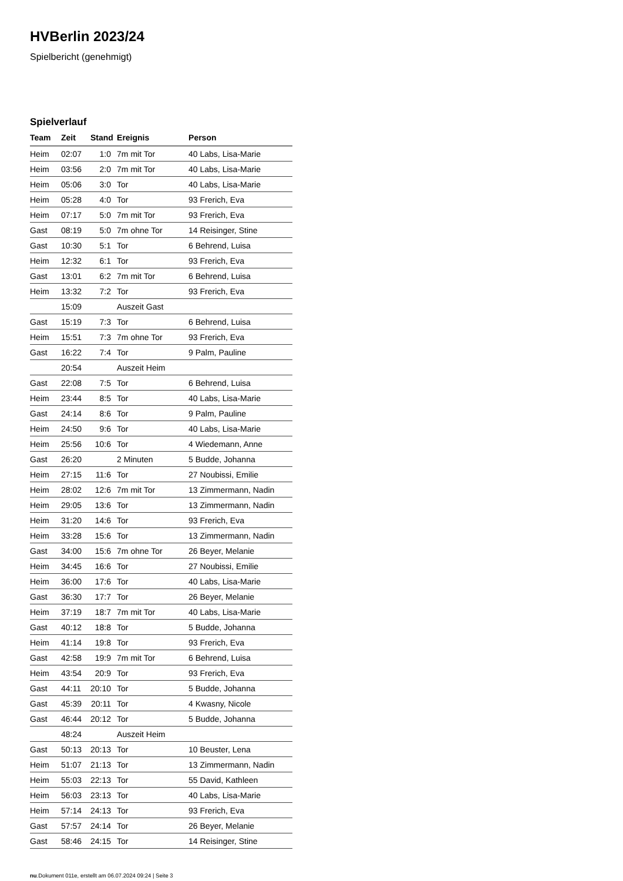HVBerlin 2023/24
Spielbericht (genehmigt)
Spielverlauf
| Team | Zeit | Stand | Ereignis | Person |
| --- | --- | --- | --- | --- |
| Heim | 02:07 | 1:0 | 7m mit Tor | 40 Labs, Lisa-Marie |
| Heim | 03:56 | 2:0 | 7m mit Tor | 40 Labs, Lisa-Marie |
| Heim | 05:06 | 3:0 | Tor | 40 Labs, Lisa-Marie |
| Heim | 05:28 | 4:0 | Tor | 93 Frerich, Eva |
| Heim | 07:17 | 5:0 | 7m mit Tor | 93 Frerich, Eva |
| Gast | 08:19 | 5:0 | 7m ohne Tor | 14 Reisinger, Stine |
| Gast | 10:30 | 5:1 | Tor | 6 Behrend, Luisa |
| Heim | 12:32 | 6:1 | Tor | 93 Frerich, Eva |
| Gast | 13:01 | 6:2 | 7m mit Tor | 6 Behrend, Luisa |
| Heim | 13:32 | 7:2 | Tor | 93 Frerich, Eva |
| | 15:09 | | Auszeit Gast | |
| Gast | 15:19 | 7:3 | Tor | 6 Behrend, Luisa |
| Heim | 15:51 | 7:3 | 7m ohne Tor | 93 Frerich, Eva |
| Gast | 16:22 | 7:4 | Tor | 9 Palm, Pauline |
| | 20:54 | | Auszeit Heim | |
| Gast | 22:08 | 7:5 | Tor | 6 Behrend, Luisa |
| Heim | 23:44 | 8:5 | Tor | 40 Labs, Lisa-Marie |
| Gast | 24:14 | 8:6 | Tor | 9 Palm, Pauline |
| Heim | 24:50 | 9:6 | Tor | 40 Labs, Lisa-Marie |
| Heim | 25:56 | 10:6 | Tor | 4 Wiedemann, Anne |
| Gast | 26:20 | | 2 Minuten | 5 Budde, Johanna |
| Heim | 27:15 | 11:6 | Tor | 27 Noubissi, Emilie |
| Heim | 28:02 | 12:6 | 7m mit Tor | 13 Zimmermann, Nadin |
| Heim | 29:05 | 13:6 | Tor | 13 Zimmermann, Nadin |
| Heim | 31:20 | 14:6 | Tor | 93 Frerich, Eva |
| Heim | 33:28 | 15:6 | Tor | 13 Zimmermann, Nadin |
| Gast | 34:00 | 15:6 | 7m ohne Tor | 26 Beyer, Melanie |
| Heim | 34:45 | 16:6 | Tor | 27 Noubissi, Emilie |
| Heim | 36:00 | 17:6 | Tor | 40 Labs, Lisa-Marie |
| Gast | 36:30 | 17:7 | Tor | 26 Beyer, Melanie |
| Heim | 37:19 | 18:7 | 7m mit Tor | 40 Labs, Lisa-Marie |
| Gast | 40:12 | 18:8 | Tor | 5 Budde, Johanna |
| Heim | 41:14 | 19:8 | Tor | 93 Frerich, Eva |
| Gast | 42:58 | 19:9 | 7m mit Tor | 6 Behrend, Luisa |
| Heim | 43:54 | 20:9 | Tor | 93 Frerich, Eva |
| Gast | 44:11 | 20:10 | Tor | 5 Budde, Johanna |
| Gast | 45:39 | 20:11 | Tor | 4 Kwasny, Nicole |
| Gast | 46:44 | 20:12 | Tor | 5 Budde, Johanna |
| | 48:24 | | Auszeit Heim | |
| Gast | 50:13 | 20:13 | Tor | 10 Beuster, Lena |
| Heim | 51:07 | 21:13 | Tor | 13 Zimmermann, Nadin |
| Heim | 55:03 | 22:13 | Tor | 55 David, Kathleen |
| Heim | 56:03 | 23:13 | Tor | 40 Labs, Lisa-Marie |
| Heim | 57:14 | 24:13 | Tor | 93 Frerich, Eva |
| Gast | 57:57 | 24:14 | Tor | 26 Beyer, Melanie |
| Gast | 58:46 | 24:15 | Tor | 14 Reisinger, Stine |
nu.Dokument 011e, erstellt am 06.07.2024 09:24 | Seite 3